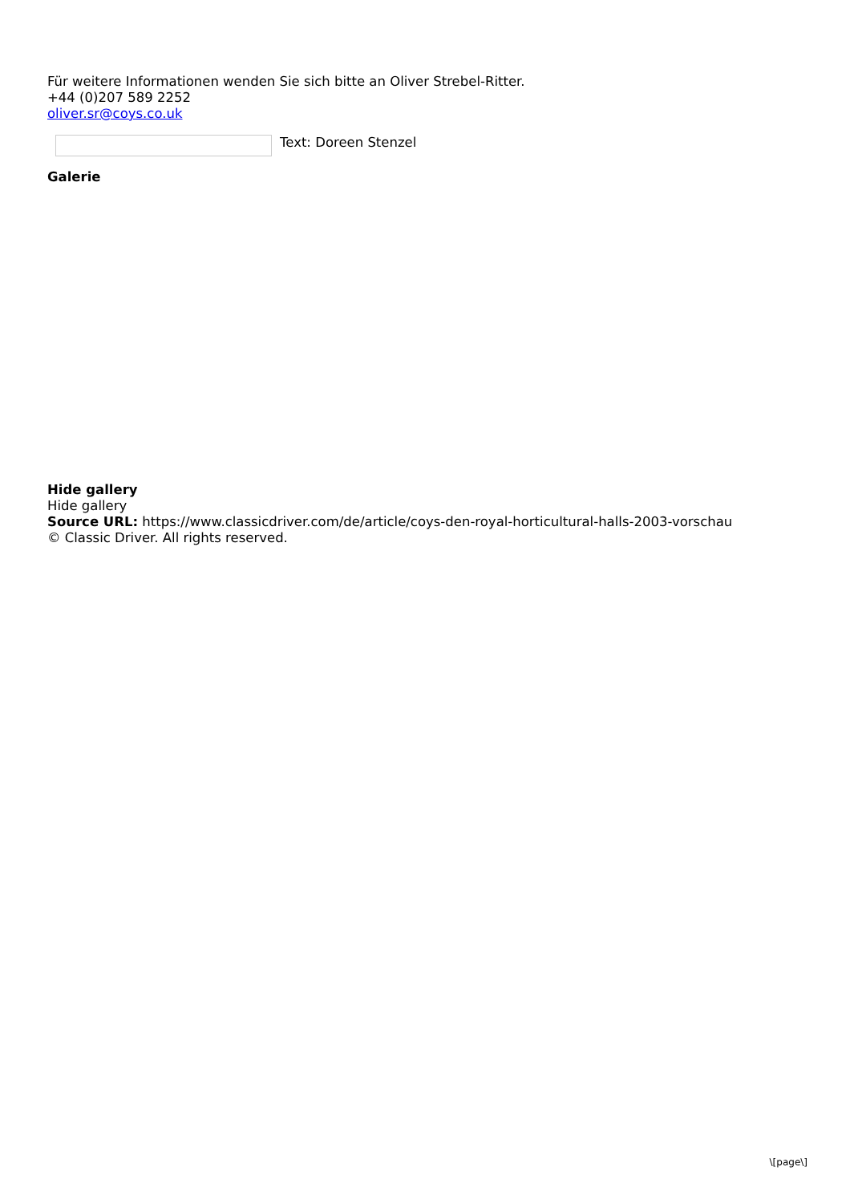Für weitere Informationen wenden Sie sich bitte an Oliver Strebel-Ritter.
+44 (0)207 589 2252
oliver.sr@coys.co.uk
Text: Doreen Stenzel
Galerie
Hide gallery
Hide gallery
Source URL: https://www.classicdriver.com/de/article/coys-den-royal-horticultural-halls-2003-vorschau
© Classic Driver. All rights reserved.
\[page\]